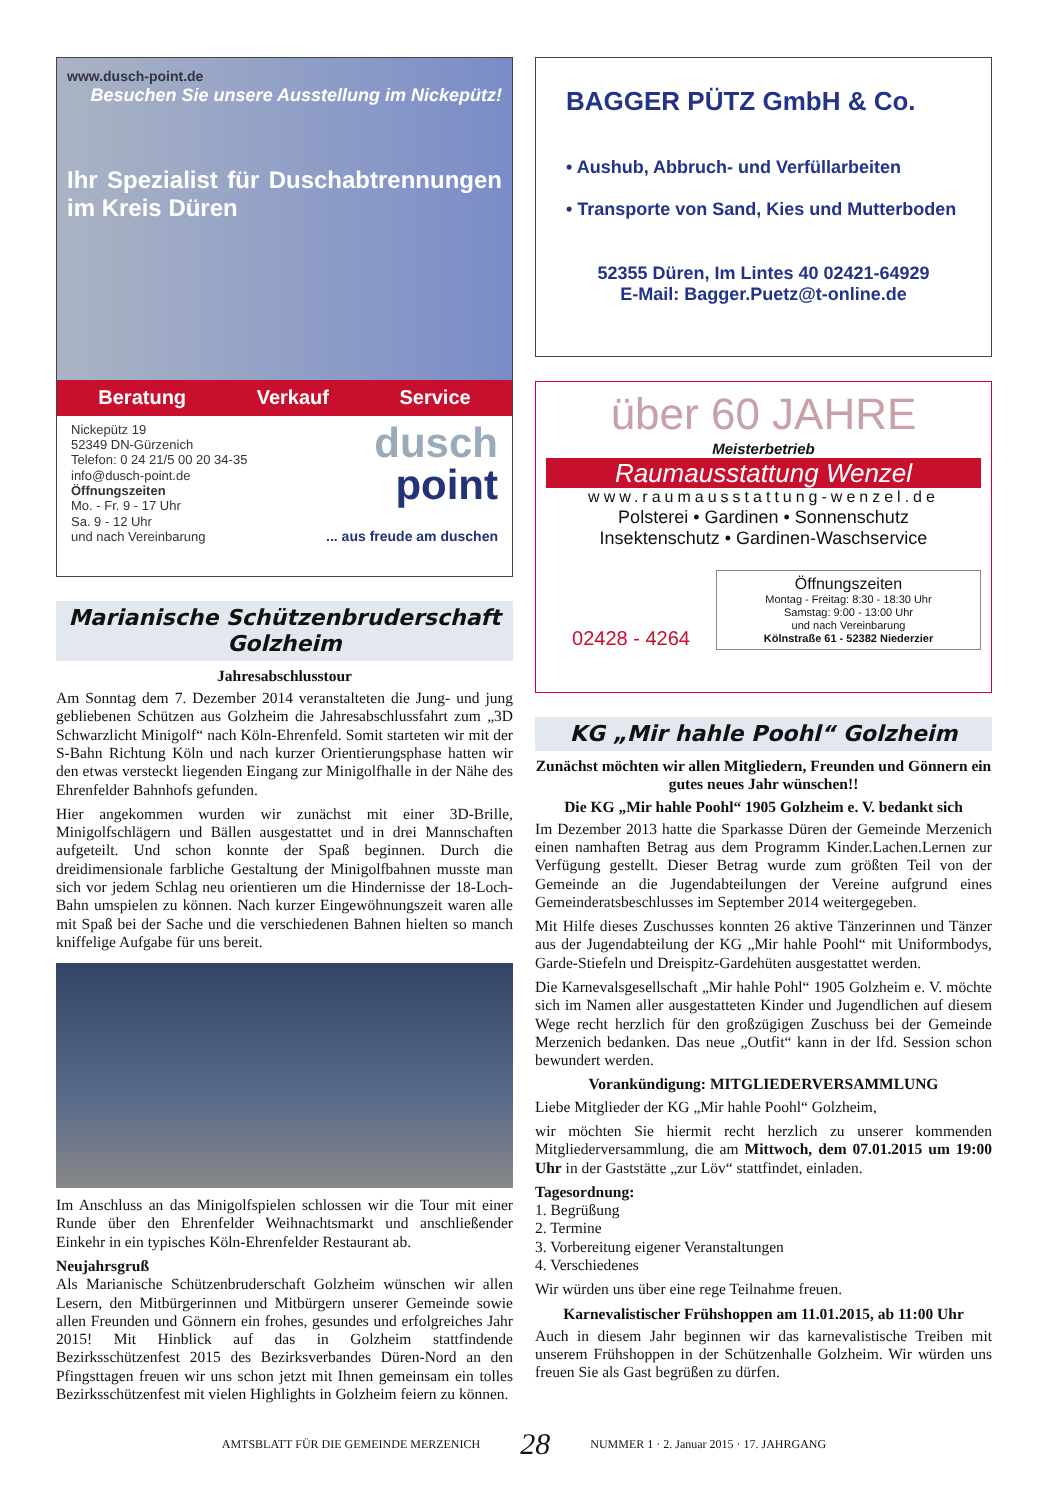www.dusch-point.de
Besuchen Sie unsere Ausstellung im Nickepütz!
Ihr Spezialist für Duschabtrennungen im Kreis Düren
Beratung Verkauf Service
Nickepütz 19
52349 DN-Gürzenich
Telefon: 0 24 21/5 00 20 34-35
info@dusch-point.de
Öffnungszeiten
Mo. - Fr. 9 - 17 Uhr
Sa. 9 - 12 Uhr
und nach Vereinbarung
dusch
point
... aus freude am duschen
Marianische Schützenbruderschaft Golzheim
Jahresabschlusstour
Am Sonntag dem 7. Dezember 2014 veranstalteten die Jung- und jung gebliebenen Schützen aus Golzheim die Jahresabschlussfahrt zum „3D Schwarzlicht Minigolf“ nach Köln-Ehrenfeld. Somit starteten wir mit der S-Bahn Richtung Köln und nach kurzer Orientierungsphase hatten wir den etwas versteckt liegenden Eingang zur Minigolfhalle in der Nähe des Ehrenfelder Bahnhofs gefunden.
Hier angekommen wurden wir zunächst mit einer 3D-Brille, Minigolfschlägern und Bällen ausgestattet und in drei Mannschaften aufgeteilt. Und schon konnte der Spaß beginnen. Durch die dreidimensionale farbliche Gestaltung der Minigolfbahnen musste man sich vor jedem Schlag neu orientieren um die Hindernisse der 18-Loch-Bahn umspielen zu können. Nach kurzer Eingewöhnungszeit waren alle mit Spaß bei der Sache und die verschiedenen Bahnen hielten so manch kniffelige Aufgabe für uns bereit.
Im Anschluss an das Minigolfspielen schlossen wir die Tour mit einer Runde über den Ehrenfelder Weihnachtsmarkt und anschließender Einkehr in ein typisches Köln-Ehrenfelder Restaurant ab.
Neujahrsgruß
Als Marianische Schützenbruderschaft Golzheim wünschen wir allen Lesern, den Mitbürgerinnen und Mitbürgern unserer Gemeinde sowie allen Freunden und Gönnern ein frohes, gesundes und erfolgreiches Jahr 2015! Mit Hinblick auf das in Golzheim stattfindende Bezirksschützenfest 2015 des Bezirksverbandes Düren-Nord an den Pfingsttagen freuen wir uns schon jetzt mit Ihnen gemeinsam ein tolles Bezirksschützenfest mit vielen Highlights in Golzheim feiern zu können.
BAGGER PÜTZ GmbH & Co.
• Aushub, Abbruch- und Verfüllarbeiten
• Transporte von Sand, Kies und Mutterboden
52355 Düren, Im Lintes 40 02421-64929
E-Mail: Bagger.Puetz@t-online.de
über 60 JAHRE
Meisterbetrieb
Raumausstattung Wenzel
www.raumausstattung-wenzel.de
Polsterei • Gardinen • Sonnenschutz
Insektenschutz • Gardinen-Waschservice
02428 - 4264
Öffnungszeiten
Montag - Freitag: 8:30 - 18:30 Uhr
Samstag: 9:00 - 13:00 Uhr
und nach Vereinbarung
Kölnstraße 61 - 52382 Niederzier
KG „Mir hahle Poohl“ Golzheim
Zunächst möchten wir allen Mitgliedern, Freunden und Gönnern ein gutes neues Jahr wünschen!!
Die KG „Mir hahle Poohl“ 1905 Golzheim e. V. bedankt sich
Im Dezember 2013 hatte die Sparkasse Düren der Gemeinde Merzenich einen namhaften Betrag aus dem Programm Kinder.Lachen.Lernen zur Verfügung gestellt. Dieser Betrag wurde zum größten Teil von der Gemeinde an die Jugendabteilungen der Vereine aufgrund eines Gemeinderatsbeschlusses im September 2014 weitergegeben.
Mit Hilfe dieses Zuschusses konnten 26 aktive Tänzerinnen und Tänzer aus der Jugendabteilung der KG „Mir hahle Poohl“ mit Uniformbodys, Garde-Stiefeln und Dreispitz-Gardehüten ausgestattet werden.
Die Karnevalsgesellschaft „Mir hahle Pohl“ 1905 Golzheim e. V. möchte sich im Namen aller ausgestatteten Kinder und Jugendlichen auf diesem Wege recht herzlich für den großzügigen Zuschuss bei der Gemeinde Merzenich bedanken. Das neue „Outfit“ kann in der lfd. Session schon bewundert werden.
Vorankündigung: MITGLIEDERVERSAMMLUNG
Liebe Mitglieder der KG „Mir hahle Poohl“ Golzheim,
wir möchten Sie hiermit recht herzlich zu unserer kommenden Mitgliederversammlung, die am Mittwoch, dem 07.01.2015 um 19:00 Uhr in der Gaststätte „zur Löv“ stattfindet, einladen.
Tagesordnung:
1. Begrüßung
2. Termine
3. Vorbereitung eigener Veranstaltungen
4. Verschiedenes
Wir würden uns über eine rege Teilnahme freuen.
Karnevalistischer Frühshoppen am 11.01.2015, ab 11:00 Uhr
Auch in diesem Jahr beginnen wir das karnevalistische Treiben mit unserem Frühshoppen in der Schützenhalle Golzheim. Wir würden uns freuen Sie als Gast begrüßen zu dürfen.
AMTSBLATT FÜR DIE GEMEINDE MERZENICH 28 NUMMER 1 · 2. Januar 2015 · 17. JAHRGANG